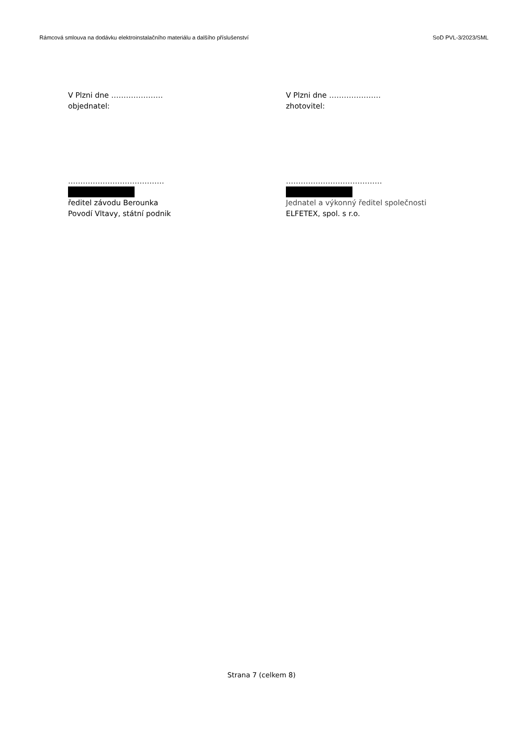Rámcová smlouva na dodávku elektroinstalačního materiálu a dalšího příslušenství SoD PVL-3/2023/SML
V Plzni dne …………………
objednatel:
…………………………………
ředitel závodu Berounka
Povodí Vltavy, státní podnik
V Plzni dne …………………
zhotovitel:
…………………………………
Jednatel a výkonný ředitel společnosti
ELFETEX, spol. s r.o.
Strana 7 (celkem 8)